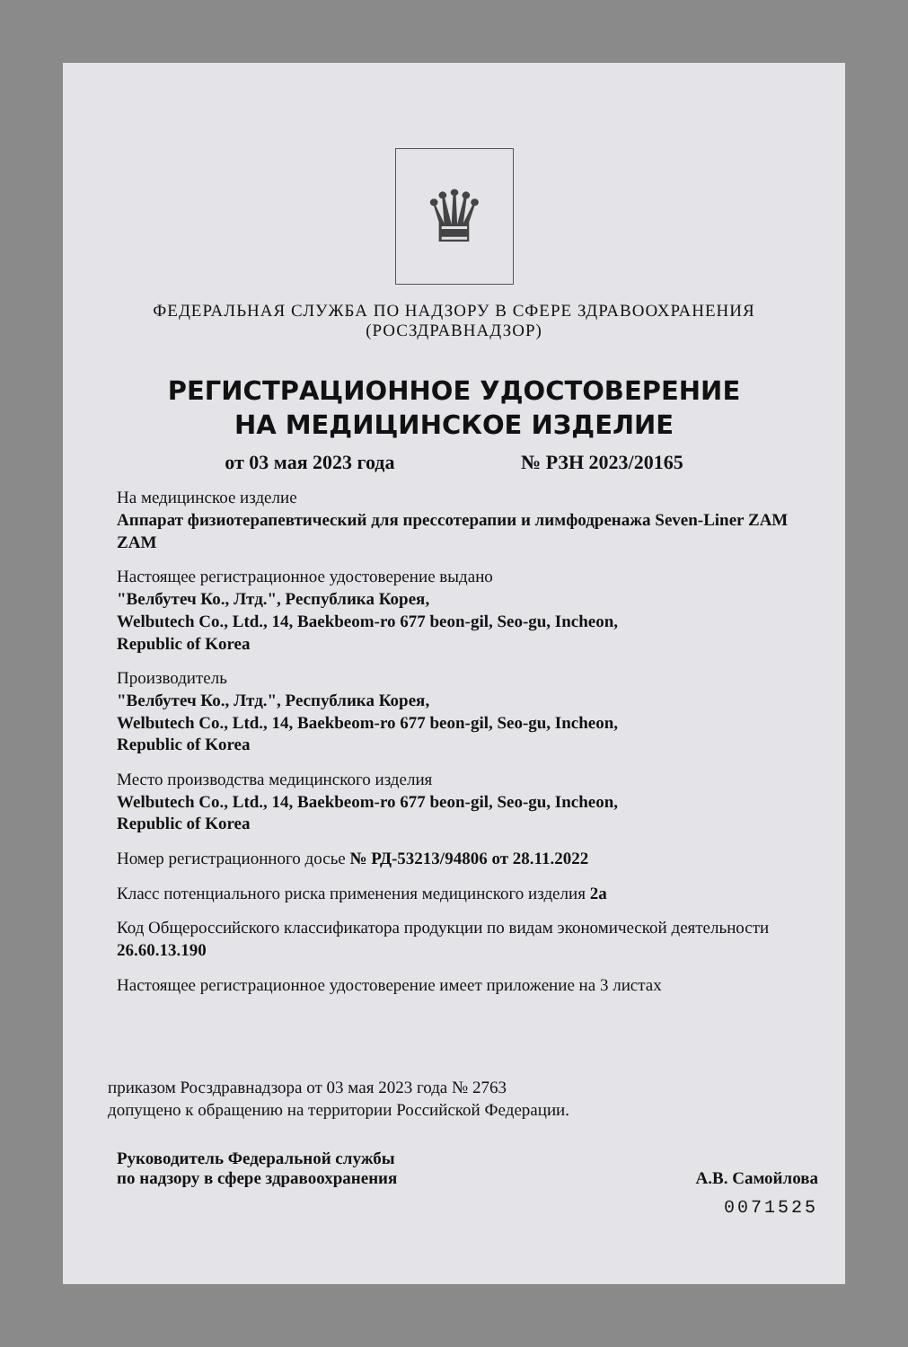♛
ФЕДЕРАЛЬНАЯ СЛУЖБА ПО НАДЗОРУ В СФЕРЕ ЗДРАВООХРАНЕНИЯ
(РОСЗДРАВНАДЗОР)
РЕГИСТРАЦИОННОЕ УДОСТОВЕРЕНИЕ
НА МЕДИЦИНСКОЕ ИЗДЕЛИЕ
от 03 мая 2023 года № РЗН 2023/20165
На медицинское изделие
Аппарат физиотерапевтический для прессотерапии и лимфодренажа Seven-Liner ZAM ZAM
Настоящее регистрационное удостоверение выдано
"Велбутеч Ко., Лтд.", Республика Корея,
Welbutech Co., Ltd., 14, Baekbeom-ro 677 beon-gil, Seo-gu, Incheon,
Republic of Korea
Производитель
"Велбутеч Ко., Лтд.", Республика Корея,
Welbutech Co., Ltd., 14, Baekbeom-ro 677 beon-gil, Seo-gu, Incheon,
Republic of Korea
Место производства медицинского изделия
Welbutech Co., Ltd., 14, Baekbeom-ro 677 beon-gil, Seo-gu, Incheon,
Republic of Korea
Номер регистрационного досье № РД-53213/94806 от 28.11.2022
Класс потенциального риска применения медицинского изделия 2а
Код Общероссийского классификатора продукции по видам экономической деятельности 26.60.13.190
Настоящее регистрационное удостоверение имеет приложение на 3 листах
приказом Росздравнадзора от 03 мая 2023 года № 2763
допущено к обращению на территории Российской Федерации.
Руководитель Федеральной службы
по надзору в сфере здравоохранения А.В. Самойлова
0071525